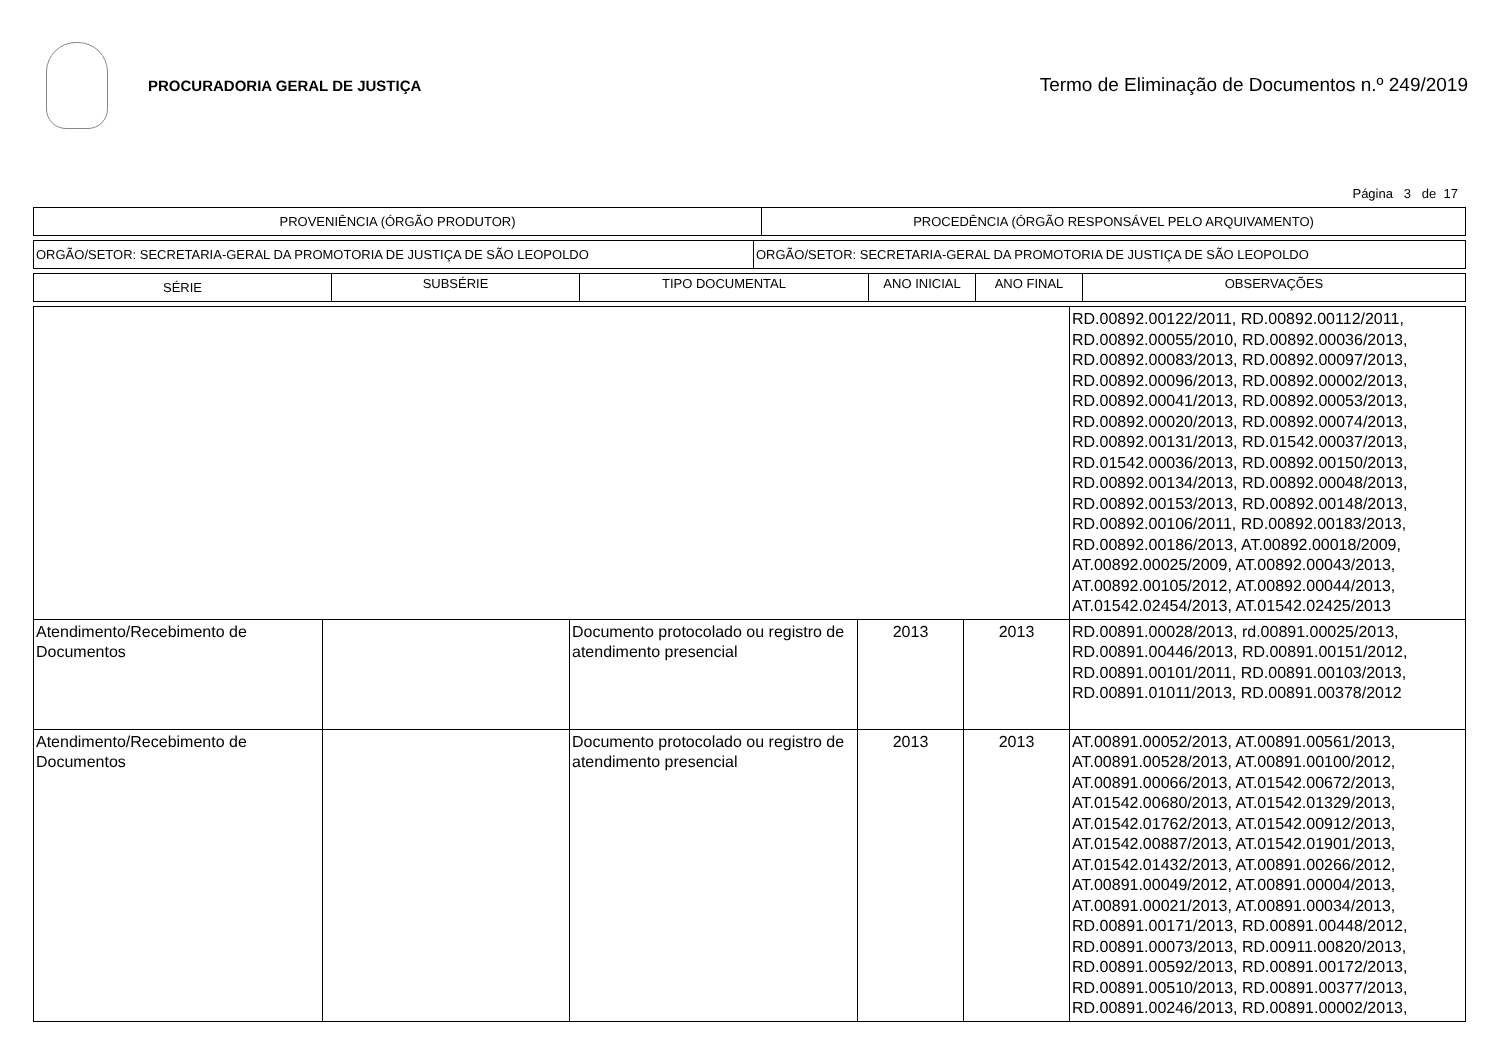PROCURADORIA GERAL DE JUSTIÇA
Termo de Eliminação de Documentos n.º 249/2019
Página 3 de 17
| PROVENIÊNCIA (ÓRGÃO PRODUTOR) | PROCEDÊNCIA (ÓRGÃO RESPONSÁVEL PELO ARQUIVAMENTO) |
| --- | --- |
| ORGÃO/SETOR: SECRETARIA-GERAL DA PROMOTORIA DE JUSTIÇA DE SÃO LEOPOLDO | ORGÃO/SETOR: SECRETARIA-GERAL DA PROMOTORIA DE JUSTIÇA DE SÃO LEOPOLDO |
| SÉRIE | SUBSÉRIE | TIPO DOCUMENTAL | ANO INICIAL | ANO FINAL | OBSERVAÇÕES |
| --- | --- | --- | --- | --- | --- |
| | | | | | RD.00892.00122/2011, RD.00892.00112/2011, RD.00892.00055/2010, RD.00892.00036/2013, RD.00892.00083/2013, RD.00892.00097/2013, RD.00892.00096/2013, RD.00892.00002/2013, RD.00892.00041/2013, RD.00892.00053/2013, RD.00892.00020/2013, RD.00892.00074/2013, RD.00892.00131/2013, RD.01542.00037/2013, RD.01542.00036/2013, RD.00892.00150/2013, RD.00892.00134/2013, RD.00892.00048/2013, RD.00892.00153/2013, RD.00892.00148/2013, RD.00892.00106/2011, RD.00892.00183/2013, RD.00892.00186/2013, AT.00892.00018/2009, AT.00892.00025/2009, AT.00892.00043/2013, AT.00892.00105/2012, AT.00892.00044/2013, AT.01542.02454/2013, AT.01542.02425/2013 |
| Atendimento/Recebimento de Documentos | | Documento protocolado ou registro de atendimento presencial | 2013 | 2013 | RD.00891.00028/2013, rd.00891.00025/2013, RD.00891.00446/2013, RD.00891.00151/2012, RD.00891.00101/2011, RD.00891.00103/2013, RD.00891.01011/2013, RD.00891.00378/2012 |
| Atendimento/Recebimento de Documentos | | Documento protocolado ou registro de atendimento presencial | 2013 | 2013 | AT.00891.00052/2013, AT.00891.00561/2013, AT.00891.00528/2013, AT.00891.00100/2012, AT.00891.00066/2013, AT.01542.00672/2013, AT.01542.00680/2013, AT.01542.01329/2013, AT.01542.01762/2013, AT.01542.00912/2013, AT.01542.00887/2013, AT.01542.01901/2013, AT.01542.01432/2013, AT.00891.00266/2012, AT.00891.00049/2012, AT.00891.00004/2013, AT.00891.00021/2013, AT.00891.00034/2013, RD.00891.00171/2013, RD.00891.00448/2012, RD.00891.00073/2013, RD.00911.00820/2013, RD.00891.00592/2013, RD.00891.00172/2013, RD.00891.00510/2013, RD.00891.00377/2013, RD.00891.00246/2013, RD.00891.00002/2013, |